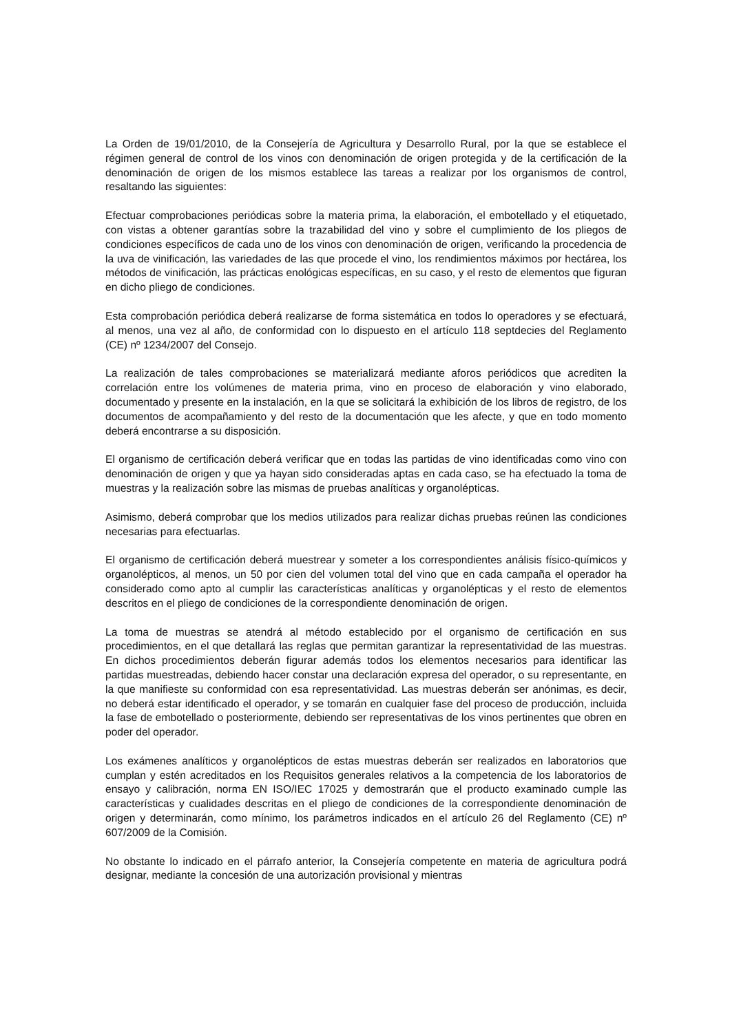La Orden de 19/01/2010, de la Consejería de Agricultura y Desarrollo Rural, por la que se establece el régimen general de control de los vinos con denominación de origen protegida y de la certificación de la denominación de origen de los mismos establece las tareas a realizar por los organismos de control, resaltando las siguientes:
Efectuar comprobaciones periódicas sobre la materia prima, la elaboración, el embotellado y el etiquetado, con vistas a obtener garantías sobre la trazabilidad del vino y sobre el cumplimiento de los pliegos de condiciones específicos de cada uno de los vinos con denominación de origen, verificando la procedencia de la uva de vinificación, las variedades de las que procede el vino, los rendimientos máximos por hectárea, los métodos de vinificación, las prácticas enológicas específicas, en su caso, y el resto de elementos que figuran en dicho pliego de condiciones.
Esta comprobación periódica deberá realizarse de forma sistemática en todos lo operadores y se efectuará, al menos, una vez al año, de conformidad con lo dispuesto en el artículo 118 septdecies del Reglamento (CE) nº 1234/2007 del Consejo.
La realización de tales comprobaciones se materializará mediante aforos periódicos que acrediten la correlación entre los volúmenes de materia prima, vino en proceso de elaboración y vino elaborado, documentado y presente en la instalación, en la que se solicitará la exhibición de los libros de registro, de los documentos de acompañamiento y del resto de la documentación que les afecte, y que en todo momento deberá encontrarse a su disposición.
El organismo de certificación deberá verificar que en todas las partidas de vino identificadas como vino con denominación de origen y que ya hayan sido consideradas aptas en cada caso, se ha efectuado la toma de muestras y la realización sobre las mismas de pruebas analíticas y organolépticas.
Asimismo, deberá comprobar que los medios utilizados para realizar dichas pruebas reúnen las condiciones necesarias para efectuarlas.
El organismo de certificación deberá muestrear y someter a los correspondientes análisis físico-químicos y organolépticos, al menos, un 50 por cien del volumen total del vino que en cada campaña el operador ha considerado como apto al cumplir las características analíticas y organolépticas y el resto de elementos descritos en el pliego de condiciones de la correspondiente denominación de origen.
La toma de muestras se atendrá al método establecido por el organismo de certificación en sus procedimientos, en el que detallará las reglas que permitan garantizar la representatividad de las muestras. En dichos procedimientos deberán figurar además todos los elementos necesarios para identificar las partidas muestreadas, debiendo hacer constar una declaración expresa del operador, o su representante, en la que manifieste su conformidad con esa representatividad. Las muestras deberán ser anónimas, es decir, no deberá estar identificado el operador, y se tomarán en cualquier fase del proceso de producción, incluida la fase de embotellado o posteriormente, debiendo ser representativas de los vinos pertinentes que obren en poder del operador.
Los exámenes analíticos y organolépticos de estas muestras deberán ser realizados en laboratorios que cumplan y estén acreditados en los Requisitos generales relativos a la competencia de los laboratorios de ensayo y calibración, norma EN ISO/IEC 17025 y demostrarán que el producto examinado cumple las características y cualidades descritas en el pliego de condiciones de la correspondiente denominación de origen y determinarán, como mínimo, los parámetros indicados en el artículo 26 del Reglamento (CE) nº 607/2009 de la Comisión.
No obstante lo indicado en el párrafo anterior, la Consejería competente en materia de agricultura podrá designar, mediante la concesión de una autorización provisional y mientras